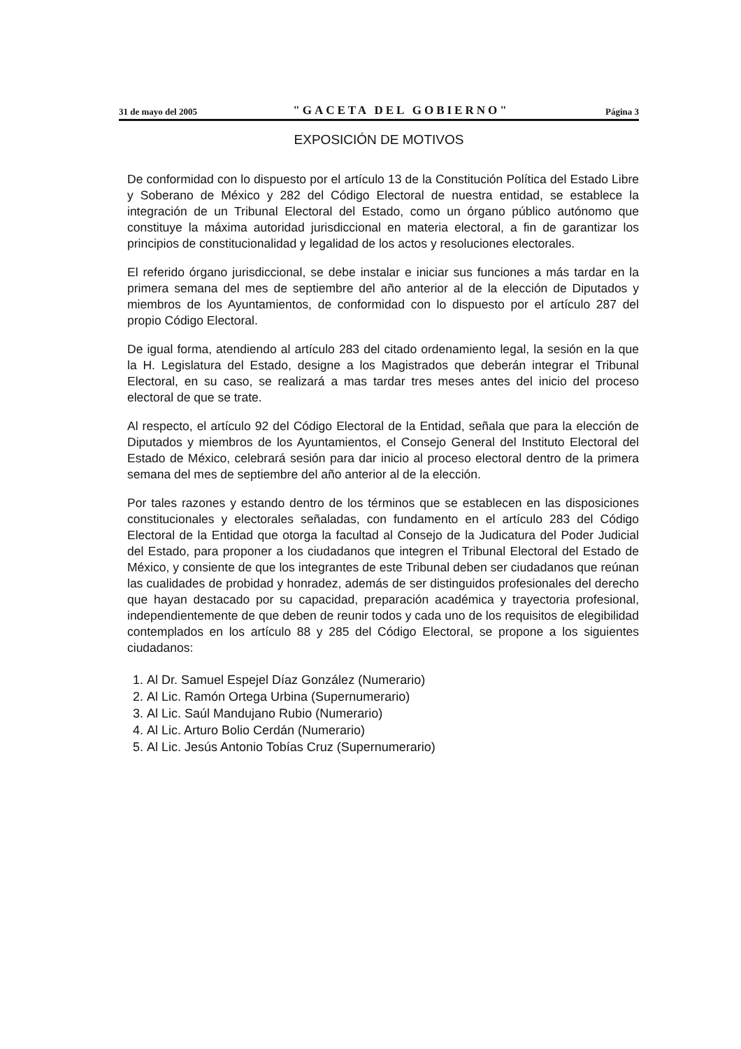31 de mayo del 2005 "GACETA DEL GOBIERNO" Página 3
EXPOSICIÓN DE MOTIVOS
De conformidad con lo dispuesto por el artículo 13 de la Constitución Política del Estado Libre y Soberano de México y 282 del Código Electoral de nuestra entidad, se establece la integración de un Tribunal Electoral del Estado, como un órgano público autónomo que constituye la máxima autoridad jurisdiccional en materia electoral, a fin de garantizar los principios de constitucionalidad y legalidad de los actos y resoluciones electorales.
El referido órgano jurisdiccional, se debe instalar e iniciar sus funciones a más tardar en la primera semana del mes de septiembre del año anterior al de la elección de Diputados y miembros de los Ayuntamientos, de conformidad con lo dispuesto por el artículo 287 del propio Código Electoral.
De igual forma, atendiendo al artículo 283 del citado ordenamiento legal, la sesión en la que la H. Legislatura del Estado, designe a los Magistrados que deberán integrar el Tribunal Electoral, en su caso, se realizará a mas tardar tres meses antes del inicio del proceso electoral de que se trate.
Al respecto, el artículo 92 del Código Electoral de la Entidad, señala que para la elección de Diputados y miembros de los Ayuntamientos, el Consejo General del Instituto Electoral del Estado de México, celebrará sesión para dar inicio al proceso electoral dentro de la primera semana del mes de septiembre del año anterior al de la elección.
Por tales razones y estando dentro de los términos que se establecen en las disposiciones constitucionales y electorales señaladas, con fundamento en el artículo 283 del Código Electoral de la Entidad que otorga la facultad al Consejo de la Judicatura del Poder Judicial del Estado, para proponer a los ciudadanos que integren el Tribunal Electoral del Estado de México, y consiente de que los integrantes de este Tribunal deben ser ciudadanos que reúnan las cualidades de probidad y honradez, además de ser distinguidos profesionales del derecho que hayan destacado por su capacidad, preparación académica y trayectoria profesional, independientemente de que deben de reunir todos y cada uno de los requisitos de elegibilidad contemplados en los artículo 88 y 285 del Código Electoral, se propone a los siguientes ciudadanos:
1. Al Dr. Samuel Espejel Díaz González (Numerario)
2. Al Lic. Ramón Ortega Urbina (Supernumerario)
3. Al Lic. Saúl Mandujano Rubio (Numerario)
4. Al Lic. Arturo Bolio Cerdán (Numerario)
5. Al Lic. Jesús Antonio Tobías Cruz (Supernumerario)